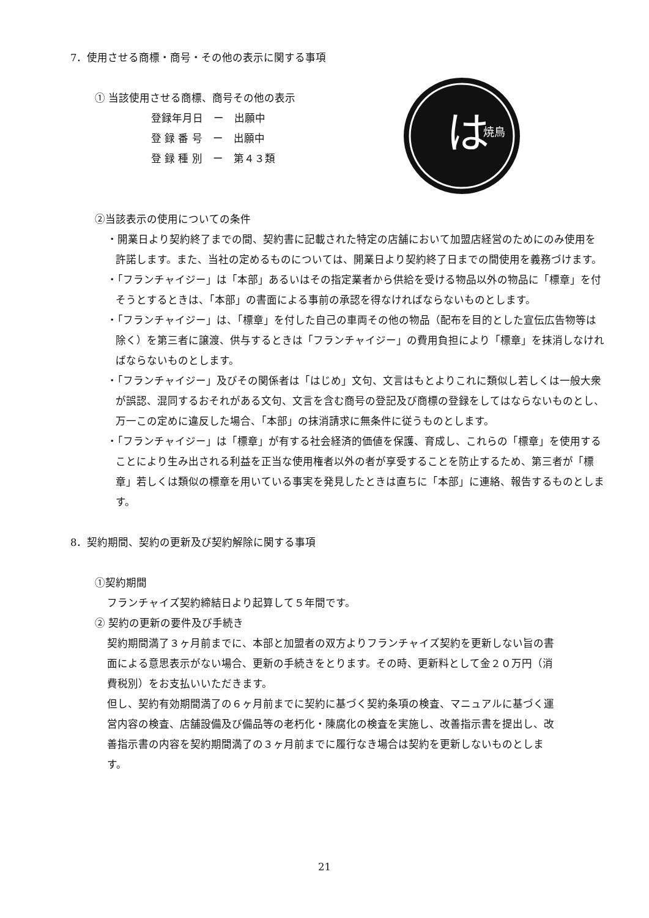は
焼鳥
7．使用させる商標・商号・その他の表示に関する事項
① 当該使用させる商標、商号その他の表示
登録年月日　ー　出願中
登 録 番 号　ー　出願中
登 録 種 別　ー　第４３類
②当該表示の使用についての条件
・開業日より契約終了までの間、契約書に記載された特定の店舗において加盟店経営のためにのみ使用を許諾します。また、当社の定めるものについては、開業日より契約終了日までの間使用を義務づけます。
・「フランチャイジー」は「本部」あるいはその指定業者から供給を受ける物品以外の物品に「標章」を付そうとするときは、「本部」の書面による事前の承認を得なければならないものとします。
・「フランチャイジー」は、「標章」を付した自己の車両その他の物品（配布を目的とした宣伝広告物等は除く）を第三者に譲渡、供与するときは「フランチャイジー」の費用負担により「標章」を抹消しなければならないものとします。
・「フランチャイジー」及びその関係者は「はじめ」文句、文言はもとよりこれに類似し若しくは一般大衆が誤認、混同するおそれがある文句、文言を含む商号の登記及び商標の登録をしてはならないものとし、万一この定めに違反した場合、「本部」の抹消請求に無条件に従うものとします。
・「フランチャイジー」は「標章」が有する社会経済的価値を保護、育成し、これらの「標章」を使用することにより生み出される利益を正当な使用権者以外の者が享受することを防止するため、第三者が「標章」若しくは類似の標章を用いている事実を発見したときは直ちに「本部」に連絡、報告するものとします。
8．契約期間、契約の更新及び契約解除に関する事項
①契約期間
フランチャイズ契約締結日より起算して５年間です。
② 契約の更新の要件及び手続き
契約期間満了３ヶ月前までに、本部と加盟者の双方よりフランチャイズ契約を更新しない旨の書面による意思表示がない場合、更新の手続きをとります。その時、更新料として金２０万円（消費税別）をお支払いいただきます。
但し、契約有効期間満了の６ヶ月前までに契約に基づく契約条項の検査、マニュアルに基づく運営内容の検査、店舗設備及び備品等の老朽化・陳腐化の検査を実施し、改善指示書を提出し、改善指示書の内容を契約期間満了の３ヶ月前までに履行なき場合は契約を更新しないものとします。
21